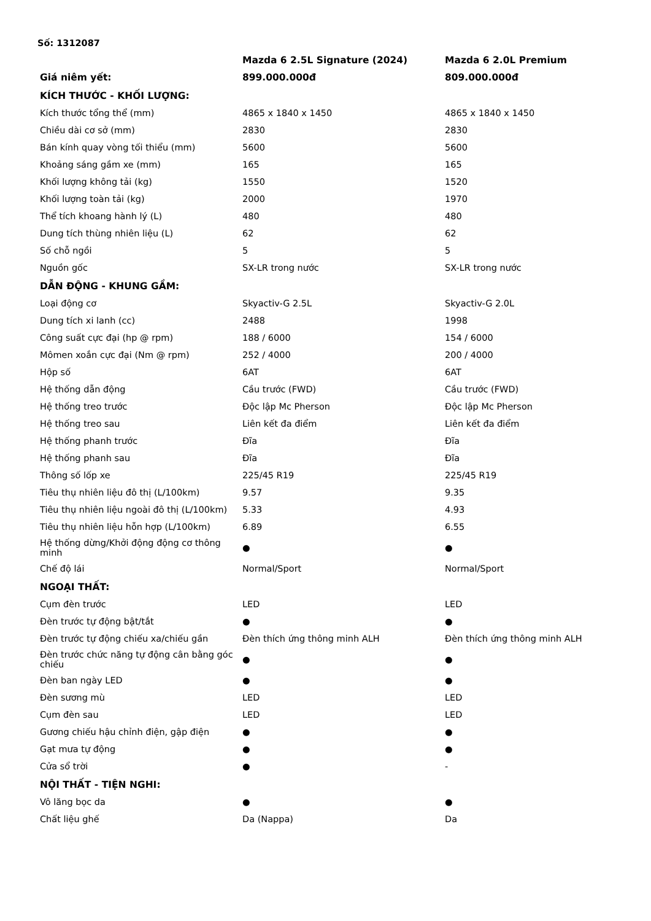Số: 1312087
| | Mazda 6 2.5L Signature (2024) | Mazda 6 2.0L Premium |
| --- | --- | --- |
| Giá niêm yết: | 899.000.000đ | 809.000.000đ |
| KÍCH THƯỚC - KHỐI LƯỢNG: | | |
| Kích thước tổng thể (mm) | 4865 x 1840 x 1450 | 4865 x 1840 x 1450 |
| Chiều dài cơ sở (mm) | 2830 | 2830 |
| Bán kính quay vòng tối thiểu (mm) | 5600 | 5600 |
| Khoảng sáng gầm xe (mm) | 165 | 165 |
| Khối lượng không tải (kg) | 1550 | 1520 |
| Khối lượng toàn tải (kg) | 2000 | 1970 |
| Thể tích khoang hành lý (L) | 480 | 480 |
| Dung tích thùng nhiên liệu (L) | 62 | 62 |
| Số chỗ ngồi | 5 | 5 |
| Nguồn gốc | SX-LR trong nước | SX-LR trong nước |
| DẪN ĐỘNG - KHUNG GẦM: | | |
| Loại động cơ | Skyactiv-G 2.5L | Skyactiv-G 2.0L |
| Dung tích xi lanh (cc) | 2488 | 1998 |
| Công suất cực đại (hp @ rpm) | 188 / 6000 | 154 / 6000 |
| Mômen xoắn cực đại (Nm @ rpm) | 252 / 4000 | 200 / 4000 |
| Hộp số | 6AT | 6AT |
| Hệ thống dẫn động | Cầu trước (FWD) | Cầu trước (FWD) |
| Hệ thống treo trước | Độc lập Mc Pherson | Độc lập Mc Pherson |
| Hệ thống treo sau | Liên kết đa điểm | Liên kết đa điểm |
| Hệ thống phanh trước | Đĩa | Đĩa |
| Hệ thống phanh sau | Đĩa | Đĩa |
| Thông số lốp xe | 225/45 R19 | 225/45 R19 |
| Tiêu thụ nhiên liệu đô thị (L/100km) | 9.57 | 9.35 |
| Tiêu thụ nhiên liệu ngoài đô thị (L/100km) | 5.33 | 4.93 |
| Tiêu thụ nhiên liệu hỗn hợp (L/100km) | 6.89 | 6.55 |
| Hệ thống dừng/Khởi động động cơ thông minh | ● | ● |
| Chế độ lái | Normal/Sport | Normal/Sport |
| NGOẠI THẤT: | | |
| Cụm đèn trước | LED | LED |
| Đèn trước tự động bật/tắt | ● | ● |
| Đèn trước tự động chiếu xa/chiếu gần | Đèn thích ứng thông minh ALH | Đèn thích ứng thông minh ALH |
| Đèn trước chức năng tự động cân bằng góc chiếu | ● | ● |
| Đèn ban ngày LED | ● | ● |
| Đèn sương mù | LED | LED |
| Cụm đèn sau | LED | LED |
| Gương chiếu hậu chỉnh điện, gập điện | ● | ● |
| Gạt mưa tự động | ● | ● |
| Cửa sổ trời | ● | - |
| NỘI THẤT - TIỆN NGHI: | | |
| Vô lăng bọc da | ● | ● |
| Chất liệu ghế | Da (Nappa) | Da |